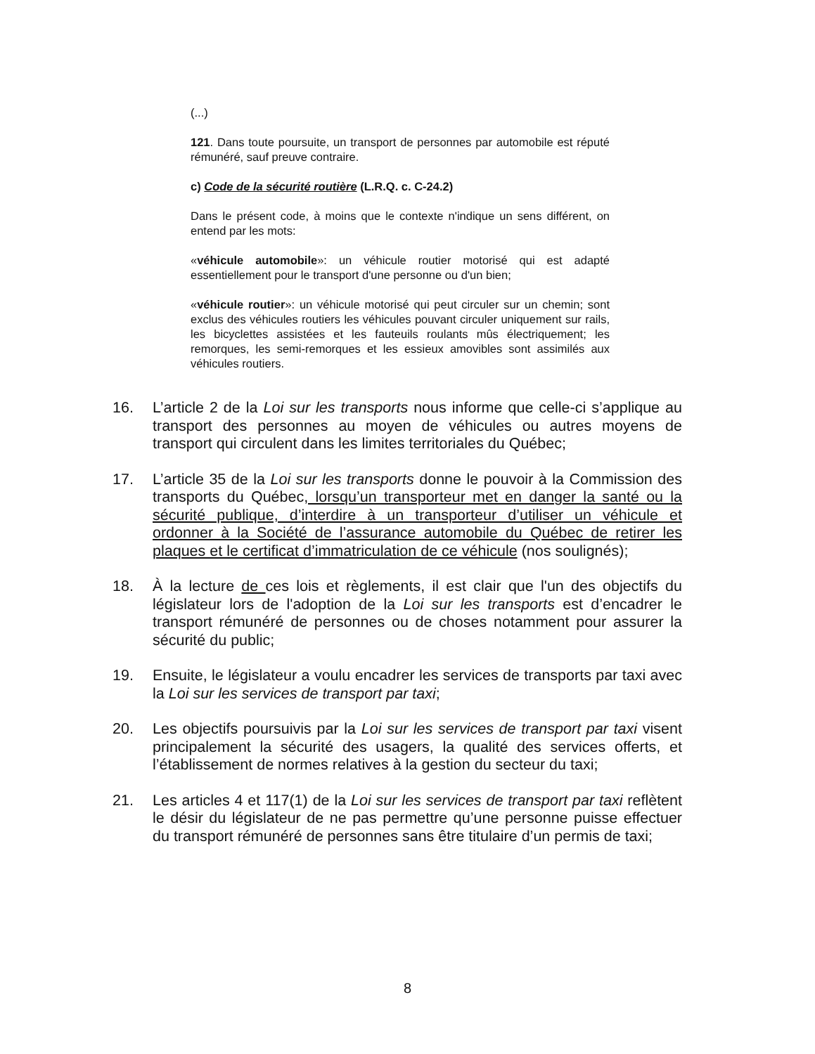(...)
121. Dans toute poursuite, un transport de personnes par automobile est réputé rémunéré, sauf preuve contraire.
c) Code de la sécurité routière (L.R.Q. c. C-24.2)
Dans le présent code, à moins que le contexte n'indique un sens différent, on entend par les mots:
«véhicule automobile»: un véhicule routier motorisé qui est adapté essentiellement pour le transport d'une personne ou d'un bien;
«véhicule routier»: un véhicule motorisé qui peut circuler sur un chemin; sont exclus des véhicules routiers les véhicules pouvant circuler uniquement sur rails, les bicyclettes assistées et les fauteuils roulants mûs électriquement; les remorques, les semi-remorques et les essieux amovibles sont assimilés aux véhicules routiers.
16. L’article 2 de la Loi sur les transports nous informe que celle-ci s’applique au transport des personnes au moyen de véhicules ou autres moyens de transport qui circulent dans les limites territoriales du Québec;
17. L’article 35 de la Loi sur les transports donne le pouvoir à la Commission des transports du Québec, lorsqu’un transporteur met en danger la santé ou la sécurité publique, d’interdire à un transporteur d’utiliser un véhicule et ordonner à la Société de l’assurance automobile du Québec de retirer les plaques et le certificat d’immatriculation de ce véhicule (nos soulignés);
18. À la lecture de ces lois et règlements, il est clair que l'un des objectifs du législateur lors de l'adoption de la Loi sur les transports est d’encadrer le transport rémunéré de personnes ou de choses notamment pour assurer la sécurité du public;
19. Ensuite, le législateur a voulu encadrer les services de transports par taxi avec la Loi sur les services de transport par taxi;
20. Les objectifs poursuivis par la Loi sur les services de transport par taxi visent principalement la sécurité des usagers, la qualité des services offerts, et l’établissement de normes relatives à la gestion du secteur du taxi;
21. Les articles 4 et 117(1) de la Loi sur les services de transport par taxi reflètent le désir du législateur de ne pas permettre qu’une personne puisse effectuer du transport rémunéré de personnes sans être titulaire d’un permis de taxi;
8